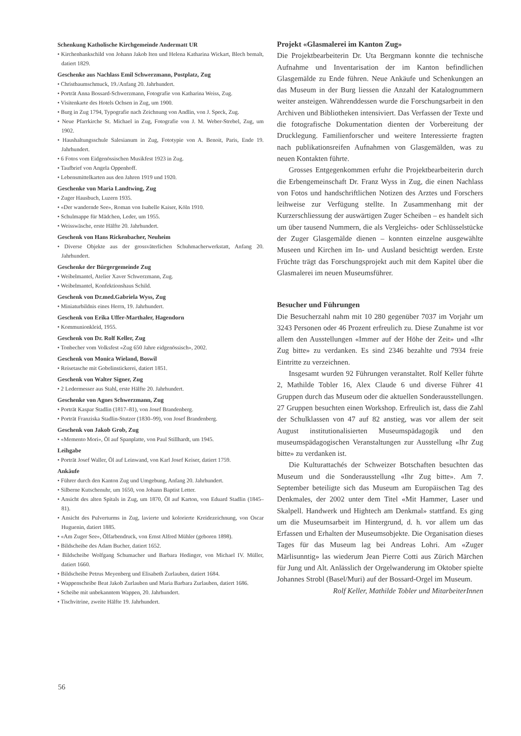Schenkung Katholische Kirchgemeinde Andermatt UR
• Kirchenbankschild von Johann Jakob Iten und Helena Katharina Wickart, Blech bemalt, datiert 1829.
Geschenke aus Nachlass Emil Schwerzmann, Postplatz, Zug
• Christbaumschmuck, 19./Anfang 20. Jahrhundert.
• Porträt Anna Bossard-Schwerzmann, Fotografie von Katharina Weiss, Zug.
• Visitenkarte des Hotels Ochsen in Zug, um 1900.
• Burg in Zug 1794, Typografie nach Zeichnung von Andlin, von J. Speck, Zug.
• Neue Pfarrkirche St. Michael in Zug, Fotografie von J. M. Weber-Strebel, Zug, um 1902.
• Haushaltungsschule Salesianum in Zug, Fototypie von A. Benoit, Paris, Ende 19. Jahrhundert.
• 6 Fotos vom Eidgenössischen Musikfest 1923 in Zug.
• Taufbrief von Angela Oppenhoff.
• Lebensmittelkarten aus den Jahren 1919 und 1920.
Geschenke von Maria Landtwing, Zug
• Zuger Hausbuch, Luzern 1935.
• «Der wandernde See», Roman von Isabelle Kaiser, Köln 1910.
• Schulmappe für Mädchen, Leder, um 1955.
• Weisswäsche, erste Hälfte 20. Jahrhundert.
Geschenk von Hans Rickenbacher, Neuheim
• Diverse Objekte aus der grossväterlichen Schuhmacherwerkstatt, Anfang 20. Jahrhundert.
Geschenke der Bürgergemeinde Zug
• Weibelmantel, Atelier Xaver Schwerzmann, Zug.
• Weibelmantel, Konfektionshaus Schild.
Geschenk von Dr.med.Gabriela Wyss, Zug
• Miniaturbildnis eines Herrn, 19. Jahrhundert.
Geschenk von Erika Uffer-Marthaler, Hagendorn
• Kommunionkleid, 1955.
Geschenk von Dr. Rolf Keller, Zug
• Tonbecher vom Volksfest «Zug 650 Jahre eidgenössisch», 2002.
Geschenk von Monica Wieland, Boswil
• Reisetasche mit Gobelinstickerei, datiert 1851.
Geschenk von Walter Signer, Zug
• 2 Ledermesser aus Stahl, erste Hälfte 20. Jahrhundert.
Geschenke von Agnes Schwerzmann, Zug
• Porträt Kaspar Stadlin (1817–81), von Josef Brandenberg.
• Porträt Franziska Stadlin-Stutzer (1830–99), von Josef Brandenberg.
Geschenk von Jakob Grob, Zug
• «Memento Mori», Öl auf Spanplatte, von Paul Stillhardt, um 1945.
Leihgabe
• Porträt Josef Waller, Öl auf Leinwand, von Karl Josef Keiser, datiert 1759.
Ankäufe
• Führer durch den Kanton Zug und Umgebung, Anfang 20. Jahrhundert.
• Silberne Kutschenuhr, um 1650, von Johann Baptist Letter.
• Ansicht des alten Spitals in Zug, um 1870, Öl auf Karton, von Eduard Stadlin (1845–81).
• Ansicht des Pulverturms in Zug, lavierte und kolorierte Kreidezeichnung, von Oscar Huguenin, datiert 1885.
• «Am Zuger See», Ölfarbendruck, von Ernst Alfred Mühler (geboren 1898).
• Bildscheibe des Adam Bucher, datiert 1652.
• Bildscheibe Wolfgang Schumacher und Barbara Hedinger, von Michael IV. Müller, datiert 1660.
• Bildscheibe Petrus Meyenberg und Elisabeth Zurlauben, datiert 1684.
• Wappenscheibe Beat Jakob Zurlauben und Maria Barbara Zurlauben, datiert 1686.
• Scheibe mit unbekanntem Wappen, 20. Jahrhundert.
• Tischvitrine, zweite Hälfte 19. Jahrhundert.
Projekt «Glasmalerei im Kanton Zug»
Die Projektbearbeiterin Dr. Uta Bergmann konnte die technische Aufnahme und Inventarisation der im Kanton befindlichen Glasgemälde zu Ende führen. Neue Ankäufe und Schenkungen an das Museum in der Burg liessen die Anzahl der Katalognummern weiter ansteigen. Währenddessen wurde die Forschungsarbeit in den Archiven und Bibliotheken intensiviert. Das Verfassen der Texte und die fotografische Dokumentation dienten der Vorbereitung der Drucklegung. Familienforscher und weitere Interessierte fragten nach publikationsreifen Aufnahmen von Glasgemälden, was zu neuen Kontakten führte.
Grosses Entgegenkommen erfuhr die Projektbearbeiterin durch die Erbengemeinschaft Dr. Franz Wyss in Zug, die einen Nachlass von Fotos und handschriftlichen Notizen des Arztes und Forschers leihweise zur Verfügung stellte. In Zusammenhang mit der Kurzerschliessung der auswärtigen Zuger Scheiben – es handelt sich um über tausend Nummern, die als Vergleichs- oder Schlüsselstücke der Zuger Glasgemälde dienen – konnten einzelne ausgewählte Museen und Kirchen im In- und Ausland besichtigt werden. Erste Früchte trägt das Forschungsprojekt auch mit dem Kapitel über die Glasmalerei im neuen Museumsführer.
Besucher und Führungen
Die Besucherzahl nahm mit 10 280 gegenüber 7037 im Vorjahr um 3243 Personen oder 46 Prozent erfreulich zu. Diese Zunahme ist vor allem den Ausstellungen «Immer auf der Höhe der Zeit» und «Ihr Zug bitte» zu verdanken. Es sind 2346 bezahlte und 7934 freie Eintritte zu verzeichnen.
Insgesamt wurden 92 Führungen veranstaltet. Rolf Keller führte 2, Mathilde Tobler 16, Alex Claude 6 und diverse Führer 41 Gruppen durch das Museum oder die aktuellen Sonderausstellungen. 27 Gruppen besuchten einen Workshop. Erfreulich ist, dass die Zahl der Schulklassen von 47 auf 82 anstieg, was vor allem der seit August institutionalisierten Museumspädagogik und den museumspädagogischen Veranstaltungen zur Ausstellung «Ihr Zug bitte» zu verdanken ist.
Die Kulturattachés der Schweizer Botschaften besuchten das Museum und die Sonderausstellung «Ihr Zug bitte». Am 7. September beteiligte sich das Museum am Europäischen Tag des Denkmales, der 2002 unter dem Titel «Mit Hammer, Laser und Skalpell. Handwerk und Hightech am Denkmal» stattfand. Es ging um die Museumsarbeit im Hintergrund, d. h. vor allem um das Erfassen und Erhalten der Museumsobjekte. Die Organisation dieses Tages für das Museum lag bei Andreas Lohri. Am «Zuger Märlisunntig» las wiederum Jean Pierre Cotti aus Zürich Märchen für Jung und Alt. Anlässlich der Orgelwanderung im Oktober spielte Johannes Strobl (Basel/Muri) auf der Bossard-Orgel im Museum.
Rolf Keller, Mathilde Tobler und MitarbeiterInnen
56